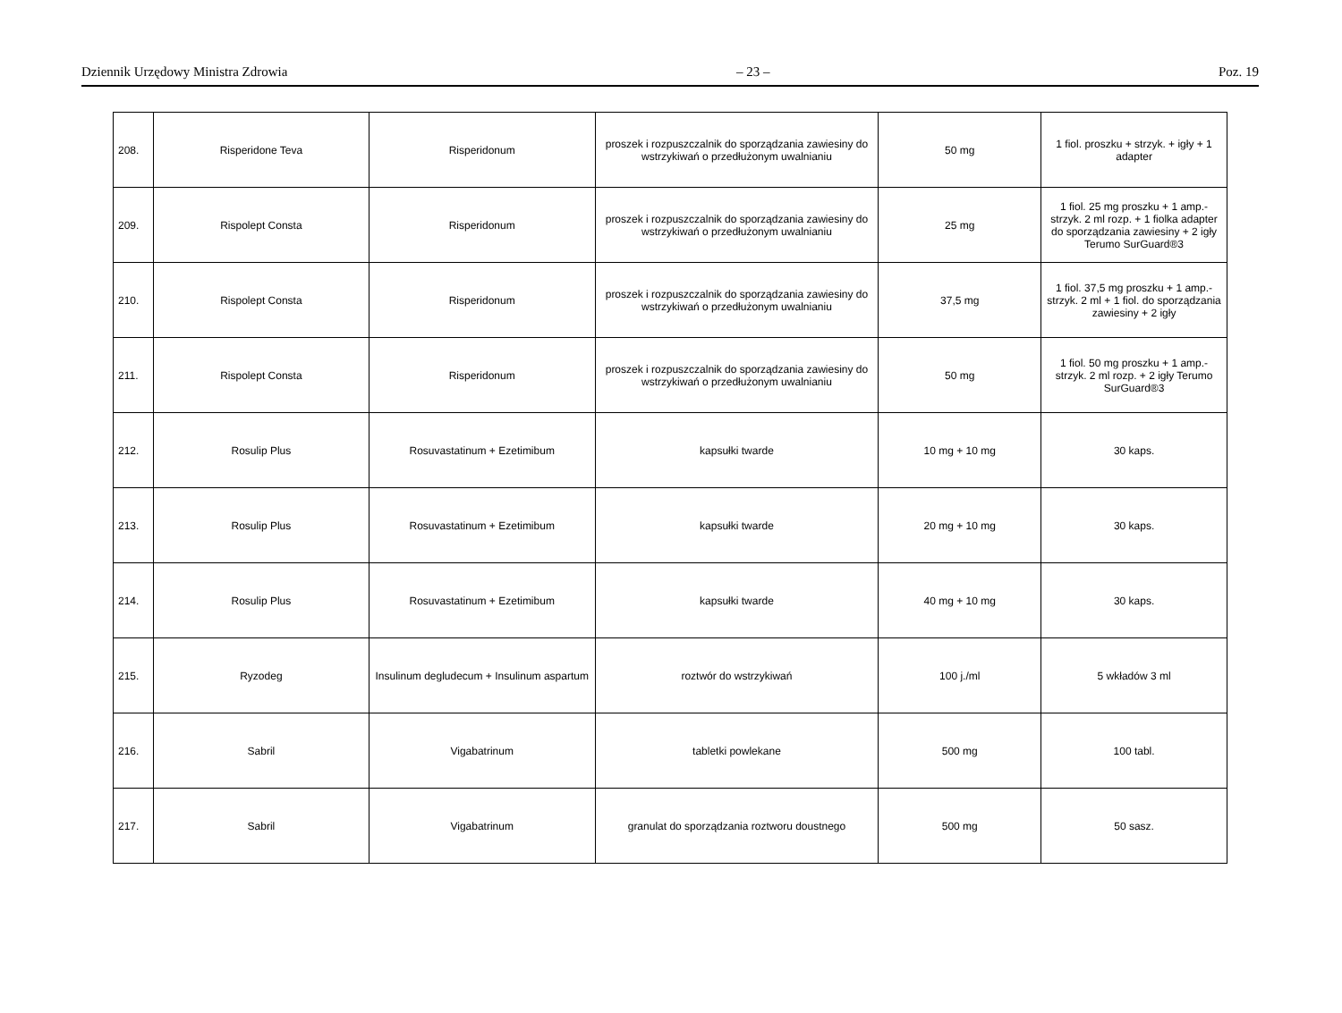Dziennik Urzędowy Ministra Zdrowia – 23 – Poz. 19
| 208. | Risperidone Teva | Risperidonum | proszek i rozpuszczalnik do sporządzania zawiesiny do wstrzykiwań o przedłużonym uwalnianiu | 50 mg | 1 fiol. proszku + strzyk. + igły + 1 adapter |
| 209. | Rispolept Consta | Risperidonum | proszek i rozpuszczalnik do sporządzania zawiesiny do wstrzykiwań o przedłużonym uwalnianiu | 25 mg | 1 fiol. 25 mg proszku + 1 amp.-strzyk. 2 ml rozp. + 1 fiolka adapter do sporządzania zawiesiny + 2 igły Terumo SurGuard®3 |
| 210. | Rispolept Consta | Risperidonum | proszek i rozpuszczalnik do sporządzania zawiesiny do wstrzykiwań o przedłużonym uwalnianiu | 37,5 mg | 1 fiol. 37,5 mg proszku + 1 amp.-strzyk. 2 ml + 1 fiol. do sporządzania zawiesiny + 2 igły |
| 211. | Rispolept Consta | Risperidonum | proszek i rozpuszczalnik do sporządzania zawiesiny do wstrzykiwań o przedłużonym uwalnianiu | 50 mg | 1 fiol. 50 mg proszku + 1 amp.-strzyk. 2 ml rozp. + 2 igły Terumo SurGuard®3 |
| 212. | Rosulip Plus | Rosuvastatinum + Ezetimibum | kapsułki twarde | 10 mg + 10 mg | 30 kaps. |
| 213. | Rosulip Plus | Rosuvastatinum + Ezetimibum | kapsułki twarde | 20 mg + 10 mg | 30 kaps. |
| 214. | Rosulip Plus | Rosuvastatinum + Ezetimibum | kapsułki twarde | 40 mg + 10 mg | 30 kaps. |
| 215. | Ryzodeg | Insulinum degludecum + Insulinum aspartum | roztwór do wstrzykiwań | 100 j./ml | 5 wkładów 3 ml |
| 216. | Sabril | Vigabatrinum | tabletki powlekane | 500 mg | 100 tabl. |
| 217. | Sabril | Vigabatrinum | granulat do sporządzania roztworu doustnego | 500 mg | 50 sasz. |